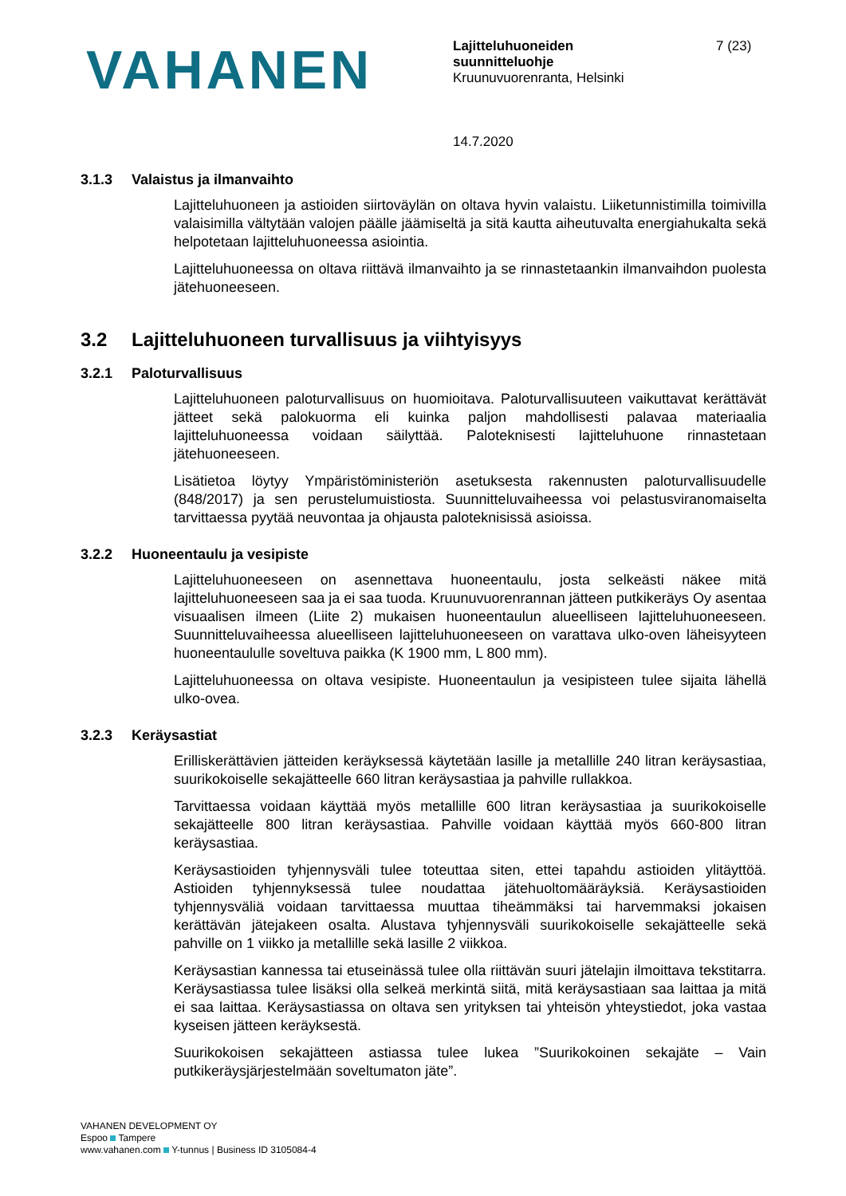VAHANEN
Lajitteluhuoneiden
suunnitteluohje
Kruunuvuorenranta, Helsinki
14.7.2020
7 (23)
3.1.3 Valaistus ja ilmanvaihto
Lajitteluhuoneen ja astioiden siirtoväylän on oltava hyvin valaistu. Liiketunnistimilla toimivilla valaisimilla vältytään valojen päälle jäämiseltä ja sitä kautta aiheutuvalta energiahukalta sekä helpotetaan lajitteluhuoneessa asiointia.
Lajitteluhuoneessa on oltava riittävä ilmanvaihto ja se rinnastetaankin ilmanvaihdon puolesta jätehuoneeseen.
3.2 Lajitteluhuoneen turvallisuus ja viihtyisyys
3.2.1 Paloturvallisuus
Lajitteluhuoneen paloturvallisuus on huomioitava. Paloturvallisuuteen vaikuttavat kerättävät jätteet sekä palokuorma eli kuinka paljon mahdollisesti palavaa materiaalia lajitteluhuoneessa voidaan säilyttää. Paloteknisesti lajitteluhuone rinnastetaan jätehuoneeseen.
Lisätietoa löytyy Ympäristöministeriön asetuksesta rakennusten paloturvallisuudelle (848/2017) ja sen perustelumuistiosta. Suunnitteluvaiheessa voi pelastusviranomaiselta tarvittaessa pyytää neuvontaa ja ohjausta paloteknisissä asioissa.
3.2.2 Huoneentaulu ja vesipiste
Lajitteluhuoneeseen on asennettava huoneentaulu, josta selkeästi näkee mitä lajitteluhuoneeseen saa ja ei saa tuoda. Kruunuvuorenrannan jätteen putkikeräys Oy asentaa visuaalisen ilmeen (Liite 2) mukaisen huoneentaulun alueelliseen lajitteluhuoneeseen. Suunnitteluvaiheessa alueelliseen lajitteluhuoneeseen on varattava ulko-oven läheisyyteen huoneentaululle soveltuva paikka (K 1900 mm, L 800 mm).
Lajitteluhuoneessa on oltava vesipiste. Huoneentaulun ja vesipisteen tulee sijaita lähellä ulko-ovea.
3.2.3 Keräysastiat
Erilliskerättävien jätteiden keräyksessä käytetään lasille ja metallille 240 litran keräysastiaa, suurikokoiselle sekajätteelle 660 litran keräysastiaa ja pahville rullakkoa.
Tarvittaessa voidaan käyttää myös metallille 600 litran keräysastiaa ja suurikokoiselle sekajätteelle 800 litran keräysastiaa. Pahville voidaan käyttää myös 660-800 litran keräysastiaa.
Keräysastioiden tyhjennysväli tulee toteuttaa siten, ettei tapahdu astioiden ylitäyttöä. Astioiden tyhjennyksessä tulee noudattaa jätehuoltomääräyksiä. Keräysastioiden tyhjennysväliä voidaan tarvittaessa muuttaa tiheämmäksi tai harvemmaksi jokaisen kerättävän jätejakeen osalta. Alustava tyhjennysväli suurikokoiselle sekajätteelle sekä pahville on 1 viikko ja metallille sekä lasille 2 viikkoa.
Keräysastian kannessa tai etuseinässä tulee olla riittävän suuri jätelajin ilmoittava tekstitarra. Keräysastiassa tulee lisäksi olla selkeä merkintä siitä, mitä keräysastiaan saa laittaa ja mitä ei saa laittaa. Keräysastiassa on oltava sen yrityksen tai yhteisön yhteystiedot, joka vastaa kyseisen jätteen keräyksestä.
Suurikokoisen sekajätteen astiassa tulee lukea ”Suurikokoinen sekajäte – Vain putkikeräysjärjestelmään soveltumaton jäte”.
VAHANEN DEVELOPMENT OY
Espoo Tampere
www.vahanen.com Y-tunnus | Business ID 3105084-4